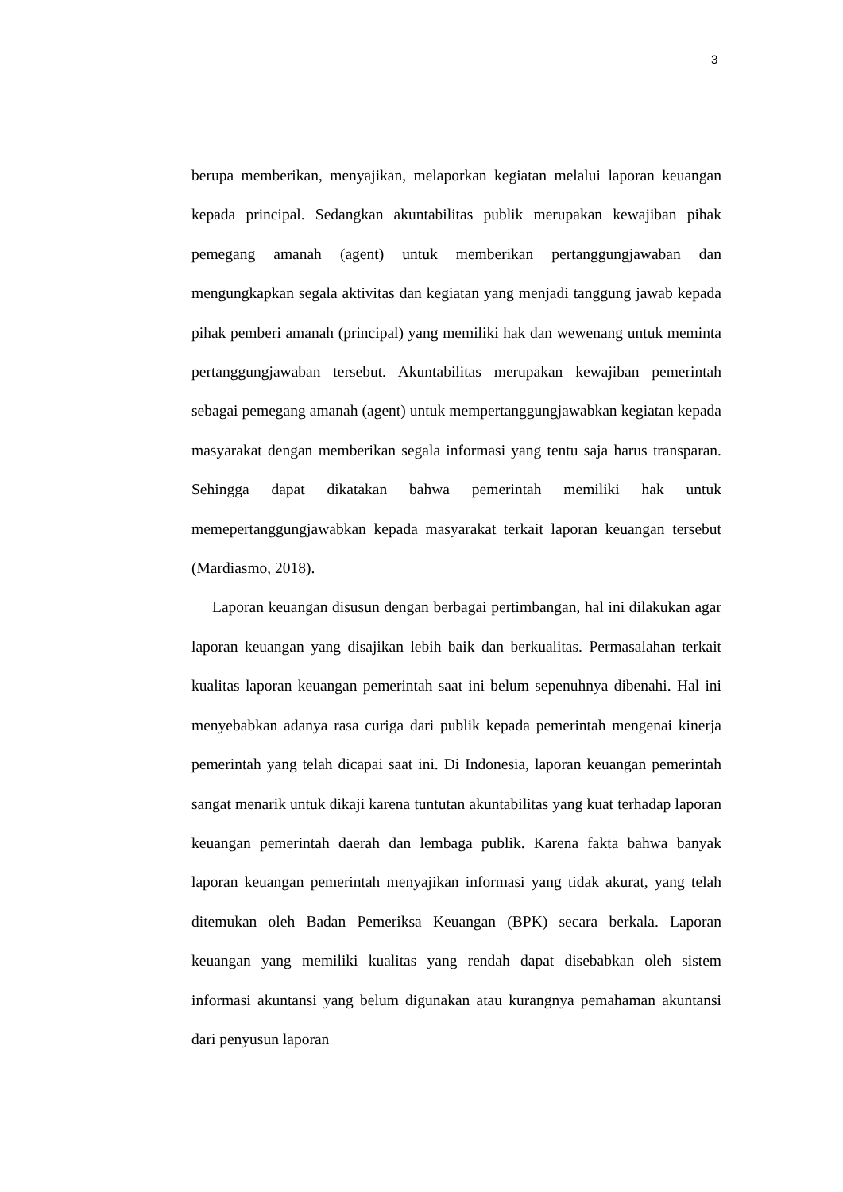3
berupa memberikan, menyajikan, melaporkan kegiatan melalui laporan keuangan kepada principal. Sedangkan akuntabilitas publik merupakan kewajiban pihak pemegang amanah (agent) untuk memberikan pertanggungjawaban dan mengungkapkan segala aktivitas dan kegiatan yang menjadi tanggung jawab kepada pihak pemberi amanah (principal) yang memiliki hak dan wewenang untuk meminta pertanggungjawaban tersebut. Akuntabilitas merupakan kewajiban pemerintah sebagai pemegang amanah (agent) untuk mempertanggungjawabkan kegiatan kepada masyarakat dengan memberikan segala informasi yang tentu saja harus transparan. Sehingga dapat dikatakan bahwa pemerintah memiliki hak untuk memepertanggungjawabkan kepada masyarakat terkait laporan keuangan tersebut (Mardiasmo, 2018).
Laporan keuangan disusun dengan berbagai pertimbangan, hal ini dilakukan agar laporan keuangan yang disajikan lebih baik dan berkualitas. Permasalahan terkait kualitas laporan keuangan pemerintah saat ini belum sepenuhnya dibenahi. Hal ini menyebabkan adanya rasa curiga dari publik kepada pemerintah mengenai kinerja pemerintah yang telah dicapai saat ini. Di Indonesia, laporan keuangan pemerintah sangat menarik untuk dikaji karena tuntutan akuntabilitas yang kuat terhadap laporan keuangan pemerintah daerah dan lembaga publik. Karena fakta bahwa banyak laporan keuangan pemerintah menyajikan informasi yang tidak akurat, yang telah ditemukan oleh Badan Pemeriksa Keuangan (BPK) secara berkala. Laporan keuangan yang memiliki kualitas yang rendah dapat disebabkan oleh sistem informasi akuntansi yang belum digunakan atau kurangnya pemahaman akuntansi dari penyusun laporan